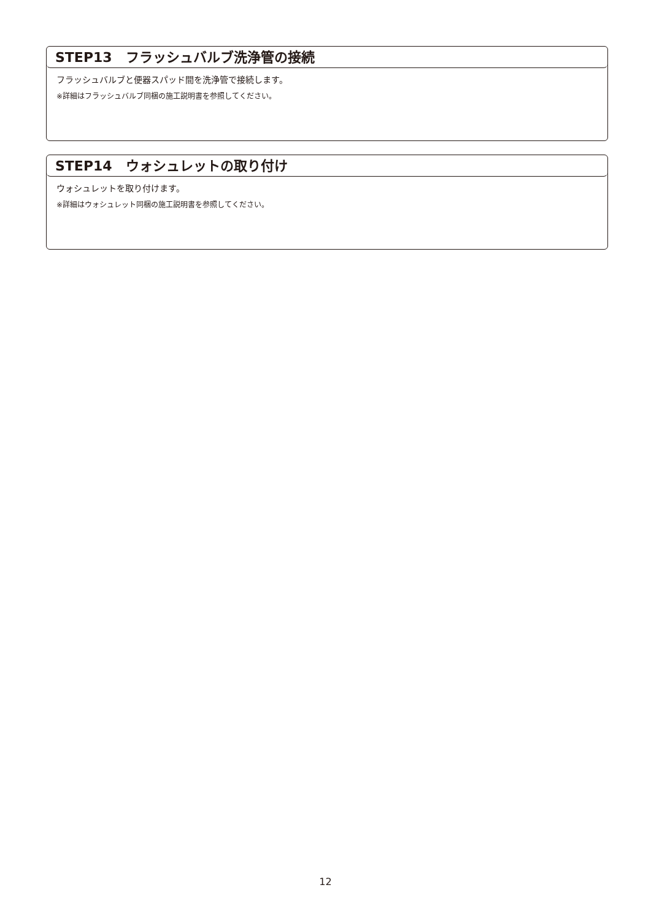STEP13　フラッシュバルブ洗浄管の接続
フラッシュバルブと便器スパッド間を洗浄管で接続します。
※詳細はフラッシュバルブ同梱の施工説明書を参照してください。
STEP14　ウォシュレットの取り付け
ウォシュレットを取り付けます。
※詳細はウォシュレット同梱の施工説明書を参照してください。
12